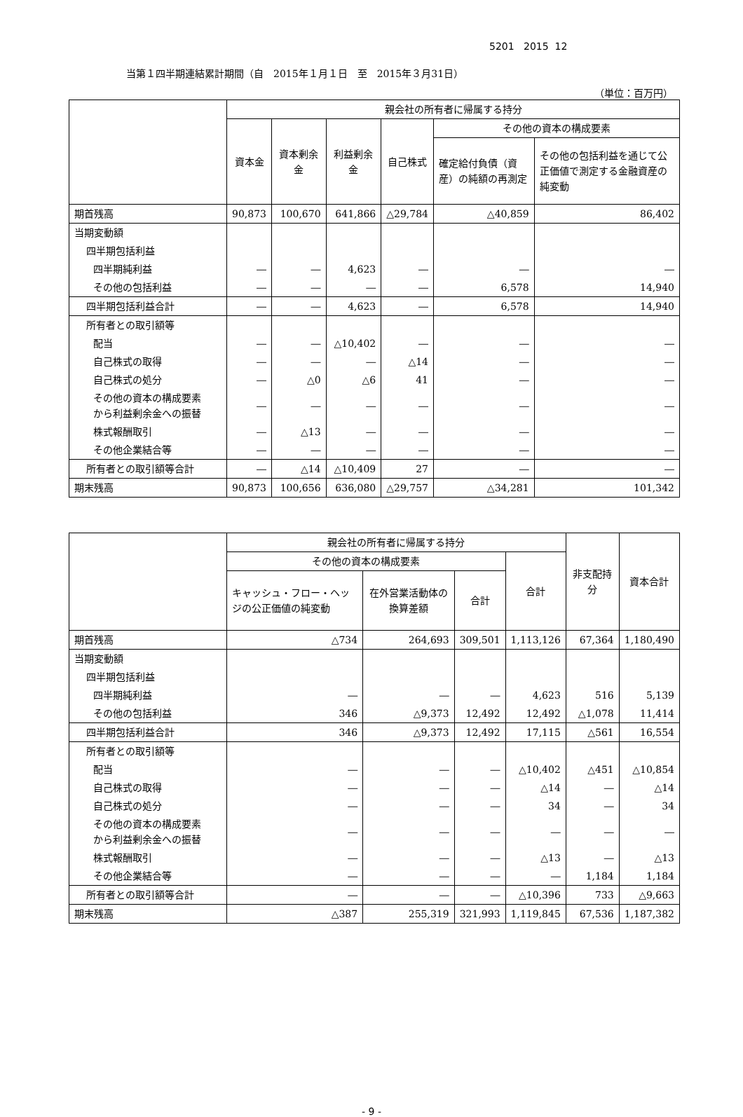5201 2015 12
当第１四半期連結累計期間（自　2015年１月１日　至　2015年３月31日）
（単位：百万円）
| | 親会社の所有者に帰属する持分 | | | | | |
| --- | --- | --- | --- | --- | --- | --- |
| | 資本金 | 資本剰余金 | 利益剰余金 | 自己株式 | その他の資本の構成要素 | |
| | | | | | 確定給付負債（資産）の純額の再測定 | その他の包括利益を通じて公正価値で測定する金融資産の純変動 |
| 期首残高 | 90,873 | 100,670 | 641,866 | △29,784 | △40,859 | 86,402 |
| 当期変動額 | | | | | | |
| 四半期包括利益 | | | | | | |
| 四半期純利益 | ― | ― | 4,623 | ― | ― | ― |
| その他の包括利益 | ― | ― | ― | ― | 6,578 | 14,940 |
| 四半期包括利益合計 | ― | ― | 4,623 | ― | 6,578 | 14,940 |
| 所有者との取引額等 | | | | | | |
| 配当 | ― | ― | △10,402 | ― | ― | ― |
| 自己株式の取得 | ― | ― | ― | △14 | ― | ― |
| 自己株式の処分 | ― | △0 | △6 | 41 | ― | ― |
| その他の資本の構成要素 から利益剰余金への振替 | ― | ― | ― | ― | ― | ― |
| 株式報酬取引 | ― | △13 | ― | ― | ― | ― |
| その他企業結合等 | ― | ― | ― | ― | ― | ― |
| 所有者との取引額等合計 | ― | △14 | △10,409 | 27 | ― | ― |
| 期末残高 | 90,873 | 100,656 | 636,080 | △29,757 | △34,281 | 101,342 |
| | 親会社の所有者に帰属する持分 | | | | 非支配持分 | 資本合計 |
| --- | --- | --- | --- | --- | --- | --- |
| | その他の資本の構成要素 | | | 合計 | | |
| | キャッシュ・フロー・ヘッジの公正価値の純変動 | 在外営業活動体の換算差額 | 合計 | | | |
| 期首残高 | △734 | 264,693 | 309,501 | 1,113,126 | 67,364 | 1,180,490 |
| 当期変動額 | | | | | | |
| 四半期包括利益 | | | | | | |
| 四半期純利益 | ― | ― | ― | 4,623 | 516 | 5,139 |
| その他の包括利益 | 346 | △9,373 | 12,492 | 12,492 | △1,078 | 11,414 |
| 四半期包括利益合計 | 346 | △9,373 | 12,492 | 17,115 | △561 | 16,554 |
| 所有者との取引額等 | | | | | | |
| 配当 | ― | ― | ― | △10,402 | △451 | △10,854 |
| 自己株式の取得 | ― | ― | ― | △14 | ― | △14 |
| 自己株式の処分 | ― | ― | ― | 34 | ― | 34 |
| その他の資本の構成要素 から利益剰余金への振替 | ― | ― | ― | ― | ― | ― |
| 株式報酬取引 | ― | ― | ― | △13 | ― | △13 |
| その他企業結合等 | ― | ― | ― | ― | 1,184 | 1,184 |
| 所有者との取引額等合計 | ― | ― | ― | △10,396 | 733 | △9,663 |
| 期末残高 | △387 | 255,319 | 321,993 | 1,119,845 | 67,536 | 1,187,382 |
- 9 -